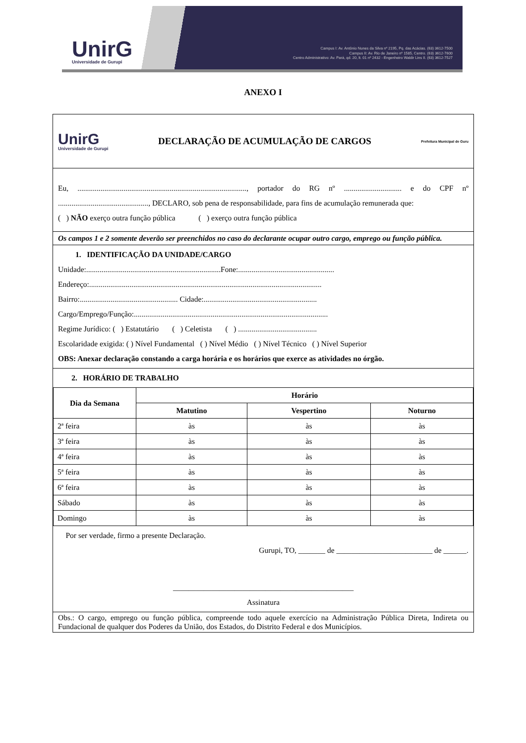UnirG
Universidade de Gurupi
Campus I: Av. Antônio Nunes da Silva nº 2195, Pq. das Acácias. (63) 3612-7500
Campus II: Av. Rio de Janeiro nº 1585, Centro. (63) 3612-7600
Centro Administrativo: Av. Pará, qd. 20, lt. 01 nº 2432 - Engenheiro Waldir Lins II. (63) 3612-7527
ANEXO I
UnirG
Universidade de Gurupi
DECLARAÇÃO DE ACUMULAÇÃO DE CARGOS
Prefeitura Municipal de Guru
Eu, ........................................................................................, portador do RG nº .............................. e do CPF nº ..............................................., DECLARO, sob pena de responsabilidade, para fins de acumulação remunerada que:
( ) NÃO exerço outra função pública ( ) exerço outra função pública
Os campos 1 e 2 somente deverão ser preenchidos no caso do declarante ocupar outro cargo, emprego ou função pública.
1. IDENTIFICAÇÃO DA UNIDADE/CARGO
Unidade:......................................................................Fone:..................................................
Endereço:.........................................................................................................................
Bairro:................................................... Cidade:...........................................................
Cargo/Emprego/Função:.....................................................................................................
Regime Jurídico: ( ) Estatutário ( ) Celetista ( ) .........................................
Escolaridade exigida: ( ) Nível Fundamental ( ) Nível Médio ( ) Nível Técnico ( ) Nível Superior
OBS: Anexar declaração constando a carga horária e os horários que exerce as atividades no órgão.
2. HORÁRIO DE TRABALHO
| Dia da Semana | Horário | | |
| --- | --- | --- | --- |
| | Matutino | Vespertino | Noturno |
| 2ª feira | às | às | às |
| 3ª feira | às | às | às |
| 4ª feira | às | às | às |
| 5ª feira | às | às | às |
| 6ª feira | às | às | às |
| Sábado | às | às | às |
| Domingo | às | às | às |
Por ser verdade, firmo a presente Declaração.
Gurupi, TO, _______ de _________________________ de ______.
_______________________________________________
Assinatura
Obs.: O cargo, emprego ou função pública, compreende todo aquele exercício na Administração Pública Direta, Indireta ou Fundacional de qualquer dos Poderes da União, dos Estados, do Distrito Federal e dos Municípios.